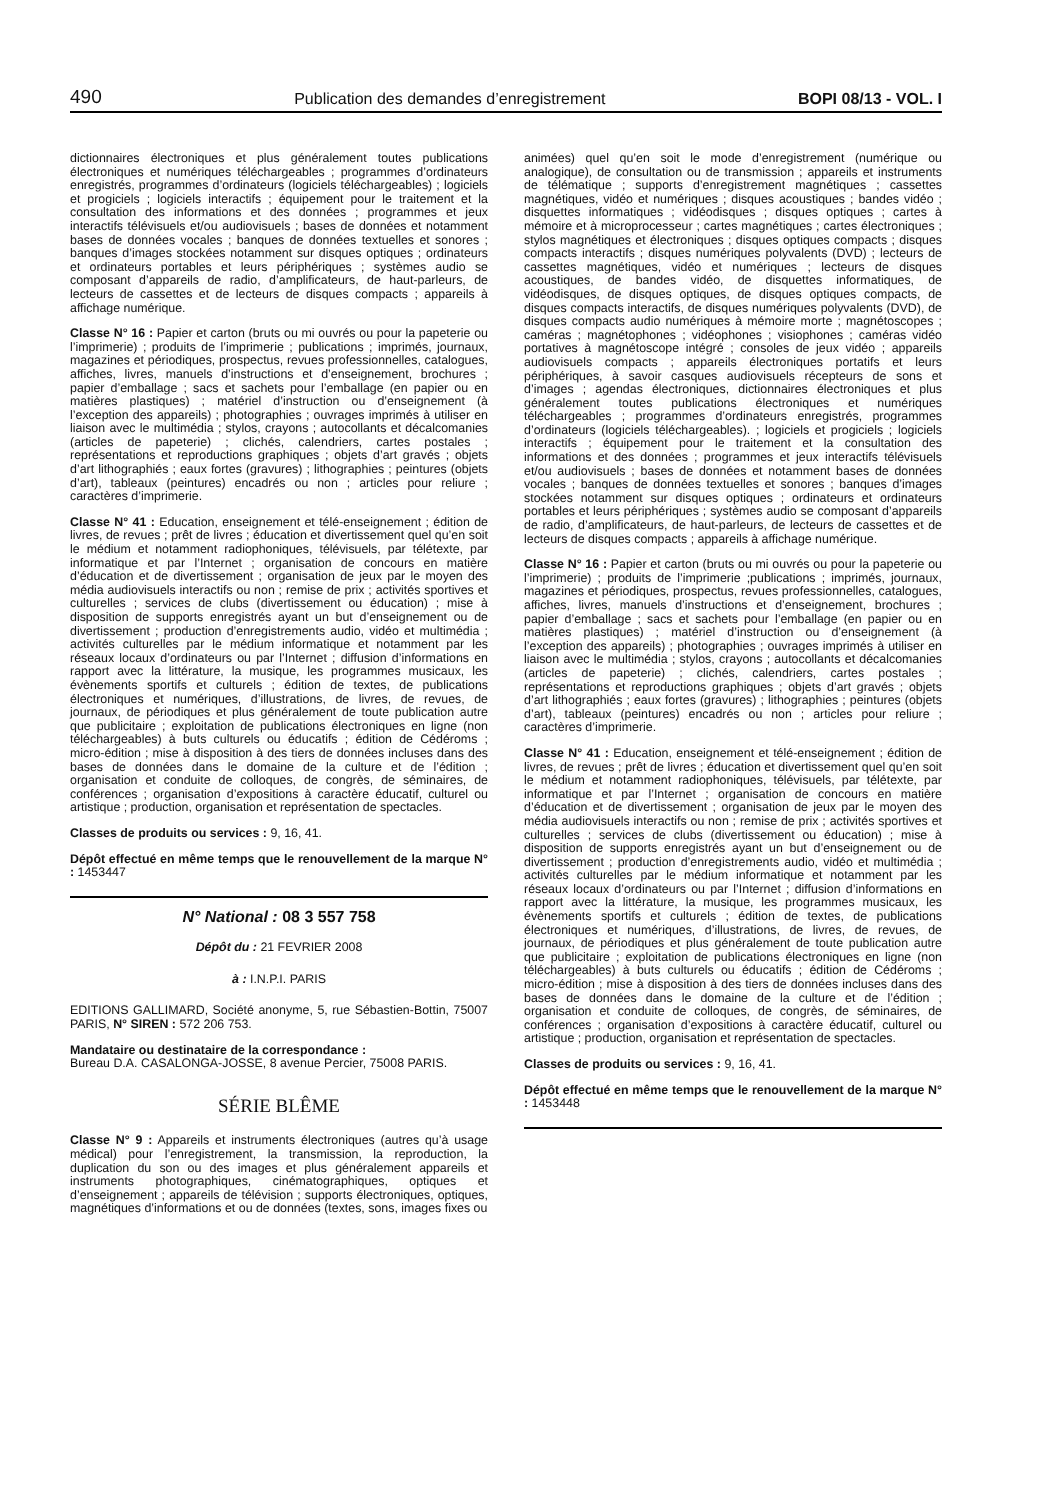490 Publication des demandes d’enregistrement BOPI 08/13 - VOL. I
dictionnaires électroniques et plus généralement toutes publications électroniques et numériques téléchargeables ; programmes d’ordinateurs enregistrés, programmes d’ordinateurs (logiciels téléchargeables) ; logiciels et progiciels ; logiciels interactifs ; équipement pour le traitement et la consultation des informations et des données ; programmes et jeux interactifs télévisuels et/ou audiovisuels ; bases de données et notamment bases de données vocales ; banques de données textuelles et sonores ; banques d’images stockées notamment sur disques optiques ; ordinateurs et ordinateurs portables et leurs périphériques ; systèmes audio se composant d’appareils de radio, d’amplificateurs, de haut-parleurs, de lecteurs de cassettes et de lecteurs de disques compacts ; appareils à affichage numérique.
Classe N° 16 : Papier et carton (bruts ou mi ouvrés ou pour la papeterie ou l’imprimerie) ; produits de l’imprimerie ; publications ; imprimés, journaux, magazines et périodiques, prospectus, revues professionnelles, catalogues, affiches, livres, manuels d’instructions et d’enseignement, brochures ; papier d’emballage ; sacs et sachets pour l’emballage (en papier ou en matières plastiques) ; matériel d’instruction ou d’enseignement (à l’exception des appareils) ; photographies ; ouvrages imprimés à utiliser en liaison avec le multimédia ; stylos, crayons ; autocollants et décalcomanies (articles de papeterie) ; clichés, calendriers, cartes postales ; représentations et reproductions graphiques ; objets d’art gravés ; objets d’art lithographiés ; eaux fortes (gravures) ; lithographies ; peintures (objets d’art), tableaux (peintures) encadrés ou non ; articles pour reliure ; caractères d’imprimerie.
Classe N° 41 : Education, enseignement et télé-enseignement ; édition de livres, de revues ; prêt de livres ; éducation et divertissement quel qu’en soit le médium et notamment radiophoniques, télévisuels, par télétexte, par informatique et par l’Internet ; organisation de concours en matière d’éducation et de divertissement ; organisation de jeux par le moyen des média audiovisuels interactifs ou non ; remise de prix ; activités sportives et culturelles ; services de clubs (divertissement ou éducation) ; mise à disposition de supports enregistrés ayant un but d’enseignement ou de divertissement ; production d’enregistrements audio, vidéo et multimédia ; activités culturelles par le médium informatique et notamment par les réseaux locaux d’ordinateurs ou par l’Internet ; diffusion d’informations en rapport avec la littérature, la musique, les programmes musicaux, les évènements sportifs et culturels ; édition de textes, de publications électroniques et numériques, d’illustrations, de livres, de revues, de journaux, de périodiques et plus généralement de toute publication autre que publicitaire ; exploitation de publications électroniques en ligne (non téléchargeables) à buts culturels ou éducatifs ; édition de Cédéroms ; micro-édition ; mise à disposition à des tiers de données incluses dans des bases de données dans le domaine de la culture et de l’édition ; organisation et conduite de colloques, de congrès, de séminaires, de conférences ; organisation d’expositions à caractère éducatif, culturel ou artistique ; production, organisation et représentation de spectacles.
Classes de produits ou services : 9, 16, 41.
Dépôt effectué en même temps que le renouvellement de la marque N° : 1453447
N° National : 08 3 557 758
Dépôt du : 21 FEVRIER 2008
à : I.N.P.I. PARIS
EDITIONS GALLIMARD, Société anonyme, 5, rue Sébastien-Bottin, 75007 PARIS, N° SIREN : 572 206 753.
Mandataire ou destinataire de la correspondance :
Bureau D.A. CASALONGA-JOSSE, 8 avenue Percier, 75008 PARIS.
SÉRIE BLÊME
Classe N° 9 : Appareils et instruments électroniques (autres qu’à usage médical) pour l’enregistrement, la transmission, la reproduction, la duplication du son ou des images et plus généralement appareils et instruments photographiques, cinématographiques, optiques et d’enseignement ; appareils de télévision ; supports électroniques, optiques, magnétiques d’informations et ou de données (textes, sons, images fixes ou
animées) quel qu’en soit le mode d’enregistrement (numérique ou analogique), de consultation ou de transmission ; appareils et instruments de télématique ; supports d’enregistrement magnétiques ; cassettes magnétiques, vidéo et numériques ; disques acoustiques ; bandes vidéo ; disquettes informatiques ; vidéodisques ; disques optiques ; cartes à mémoire et à microprocesseur ; cartes magnétiques ; cartes électroniques ; stylos magnétiques et électroniques ; disques optiques compacts ; disques compacts interactifs ; disques numériques polyvalents (DVD) ; lecteurs de cassettes magnétiques, vidéo et numériques ; lecteurs de disques acoustiques, de bandes vidéo, de disquettes informatiques, de vidéodisques, de disques optiques, de disques optiques compacts, de disques compacts interactifs, de disques numériques polyvalents (DVD), de disques compacts audio numériques à mémoire morte ; magnétoscopes ; caméras ; magnétophones ; vidéophones ; visiophones ; caméras vidéo portatives à magnétoscope intégré ; consoles de jeux vidéo ; appareils audiovisuels compacts ; appareils électroniques portatifs et leurs périphériques, à savoir casques audiovisuels récepteurs de sons et d’images ; agendas électroniques, dictionnaires électroniques et plus généralement toutes publications électroniques et numériques téléchargeables ; programmes d’ordinateurs enregistrés, programmes d’ordinateurs (logiciels téléchargeables). ; logiciels et progiciels ; logiciels interactifs ; équipement pour le traitement et la consultation des informations et des données ; programmes et jeux interactifs télévisuels et/ou audiovisuels ; bases de données et notamment bases de données vocales ; banques de données textuelles et sonores ; banques d’images stockées notamment sur disques optiques ; ordinateurs et ordinateurs portables et leurs périphériques ; systèmes audio se composant d’appareils de radio, d’amplificateurs, de haut-parleurs, de lecteurs de cassettes et de lecteurs de disques compacts ; appareils à affichage numérique.
Classe N° 16 : Papier et carton (bruts ou mi ouvrés ou pour la papeterie ou l’imprimerie) ; produits de l’imprimerie ;publications ; imprimés, journaux, magazines et périodiques, prospectus, revues professionnelles, catalogues, affiches, livres, manuels d’instructions et d’enseignement, brochures ; papier d’emballage ; sacs et sachets pour l’emballage (en papier ou en matières plastiques) ; matériel d’instruction ou d’enseignement (à l’exception des appareils) ; photographies ; ouvrages imprimés à utiliser en liaison avec le multimédia ; stylos, crayons ; autocollants et décalcomanies (articles de papeterie) ; clichés, calendriers, cartes postales ; représentations et reproductions graphiques ; objets d’art gravés ; objets d’art lithographiés ; eaux fortes (gravures) ; lithographies ; peintures (objets d’art), tableaux (peintures) encadrés ou non ; articles pour reliure ; caractères d’imprimerie.
Classe N° 41 : Education, enseignement et télé-enseignement ; édition de livres, de revues ; prêt de livres ; éducation et divertissement quel qu’en soit le médium et notamment radiophoniques, télévisuels, par télétexte, par informatique et par l’Internet ; organisation de concours en matière d’éducation et de divertissement ; organisation de jeux par le moyen des média audiovisuels interactifs ou non ; remise de prix ; activités sportives et culturelles ; services de clubs (divertissement ou éducation) ; mise à disposition de supports enregistrés ayant un but d’enseignement ou de divertissement ; production d’enregistrements audio, vidéo et multimédia ; activités culturelles par le médium informatique et notamment par les réseaux locaux d’ordinateurs ou par l’Internet ; diffusion d’informations en rapport avec la littérature, la musique, les programmes musicaux, les évènements sportifs et culturels ; édition de textes, de publications électroniques et numériques, d’illustrations, de livres, de revues, de journaux, de périodiques et plus généralement de toute publication autre que publicitaire ; exploitation de publications électroniques en ligne (non téléchargeables) à buts culturels ou éducatifs ; édition de Cédéroms ; micro-édition ; mise à disposition à des tiers de données incluses dans des bases de données dans le domaine de la culture et de l’édition ; organisation et conduite de colloques, de congrès, de séminaires, de conférences ; organisation d’expositions à caractère éducatif, culturel ou artistique ; production, organisation et représentation de spectacles.
Classes de produits ou services : 9, 16, 41.
Dépôt effectué en même temps que le renouvellement de la marque N° : 1453448